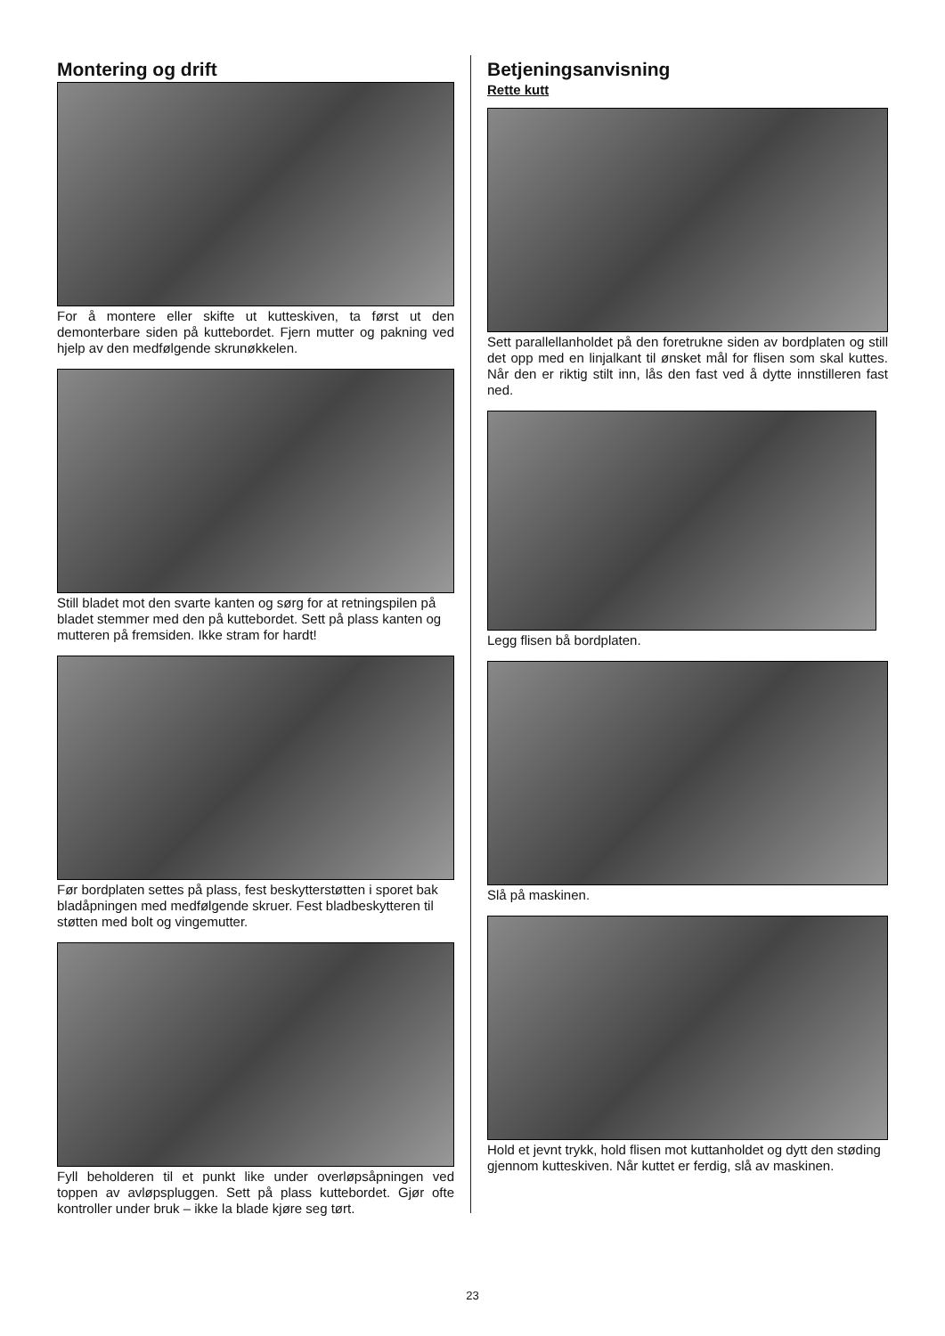Montering og drift
For å montere eller skifte ut kutteskiven, ta først ut den demonterbare siden på kuttebordet. Fjern mutter og pakning ved hjelp av den medfølgende skrunøkkelen.
Still bladet mot den svarte kanten og sørg for at retningspilen på bladet stemmer med den på kuttebordet. Sett på plass kanten og mutteren på fremsiden. Ikke stram for hardt!
Før bordplaten settes på plass, fest beskytterstøtten i sporet bak bladåpningen med medfølgende skruer. Fest bladbeskytteren til støtten med bolt og vingemutter.
Fyll beholderen til et punkt like under overløpsåpningen ved toppen av avløpspluggen. Sett på plass kuttebordet. Gjør ofte kontroller under bruk – ikke la blade kjøre seg tørt.
Betjeningsanvisning
Rette kutt
Sett parallellanholdet på den foretrukne siden av bordplaten og still det opp med en linjalkant til ønsket mål for flisen som skal kuttes. Når den er riktig stilt inn, lås den fast ved å dytte innstilleren fast ned.
Legg flisen bå bordplaten.
Slå på maskinen.
Hold et jevnt trykk, hold flisen mot kuttanholdet og dytt den støding gjennom kutteskiven. Når kuttet er ferdig, slå av maskinen.
23